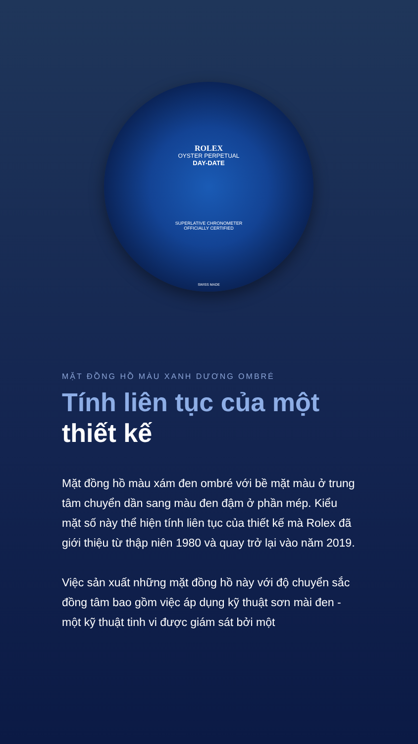ROLEX
OYSTER PERPETUAL
DAY-DATE
SUPERLATIVE CHRONOMETER
OFFICIALLY CERTIFIED
SWISS MADE
MẶT ĐỒNG HỒ MÀU XANH DƯƠNG OMBRÉ
Tính liên tục của một thiết kế
Mặt đồng hồ màu xám đen ombré với bề mặt màu ở trung tâm chuyển dần sang màu đen đậm ở phần mép. Kiểu mặt số này thể hiện tính liên tục của thiết kế mà Rolex đã giới thiệu từ thập niên 1980 và quay trở lại vào năm 2019.
Việc sản xuất những mặt đồng hồ này với độ chuyển sắc đồng tâm bao gồm việc áp dụng kỹ thuật sơn mài đen - một kỹ thuật tinh vi được giám sát bởi một